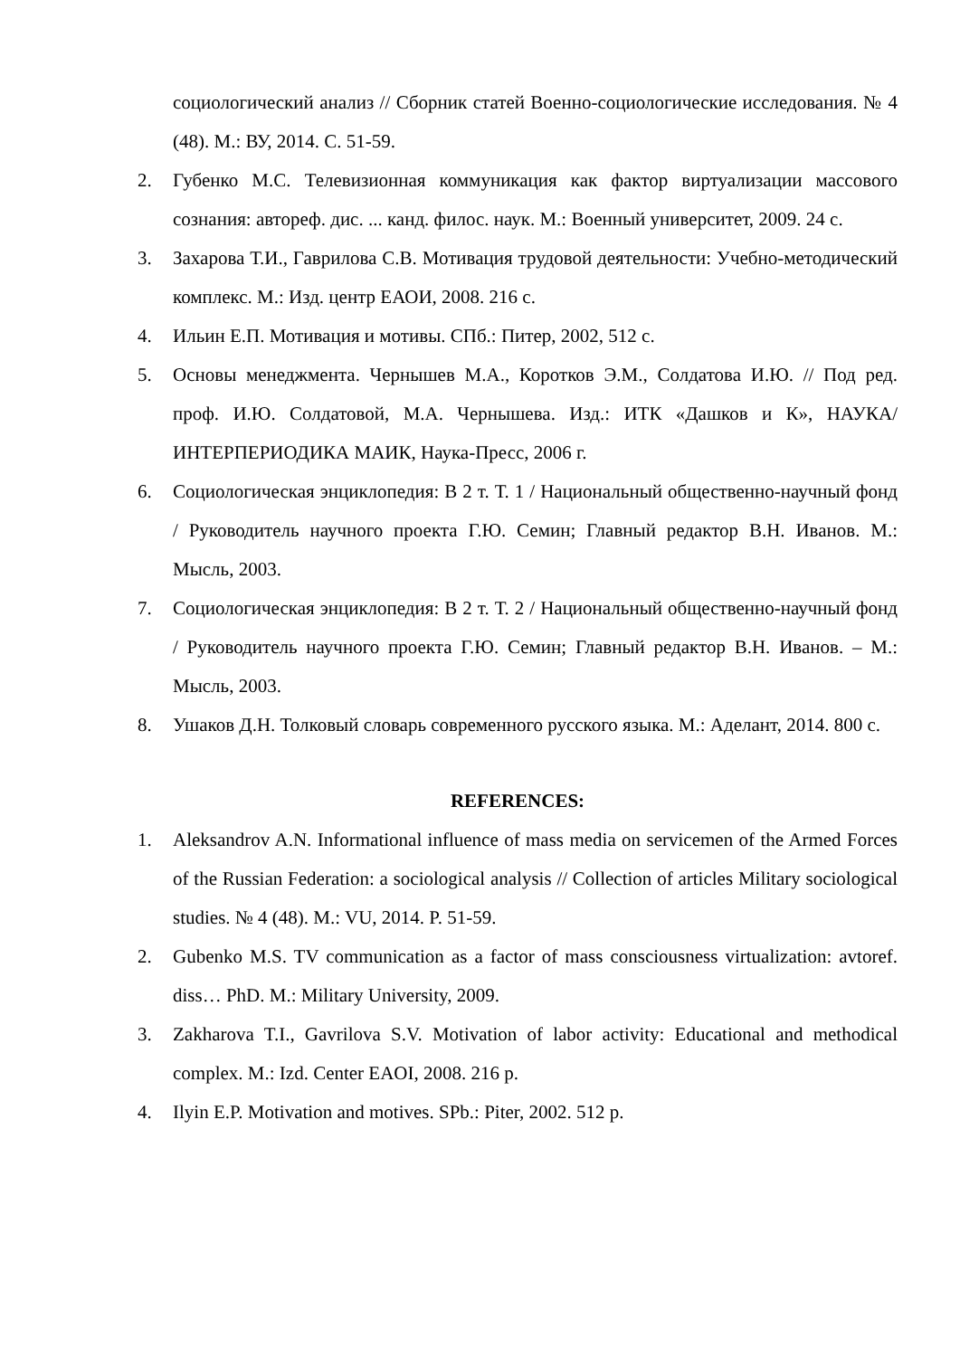социологический анализ // Сборник статей Военно-социологические исследования. № 4 (48). М.: ВУ, 2014. С. 51-59.
2. Губенко М.С. Телевизионная коммуникация как фактор виртуализации массового сознания: автореф. дис. ... канд. филос. наук. М.: Военный университет, 2009. 24 с.
3. Захарова Т.И., Гаврилова С.В. Мотивация трудовой деятельности: Учебно-методический комплекс. М.: Изд. центр ЕАОИ, 2008. 216 с.
4. Ильин Е.П. Мотивация и мотивы. СПб.: Питер, 2002, 512 с.
5. Основы менеджмента. Чернышев М.А., Коротков Э.М., Солдатова И.Ю. // Под ред. проф. И.Ю. Солдатовой, М.А. Чернышева. Изд.: ИТК «Дашков и К», НАУКА/ИНТЕРПЕРИОДИКА МАИК, Наука-Пресс, 2006 г.
6. Социологическая энциклопедия: В 2 т. Т. 1 / Национальный общественно-научный фонд / Руководитель научного проекта Г.Ю. Семин; Главный редактор В.Н. Иванов. М.: Мысль, 2003.
7. Социологическая энциклопедия: В 2 т. Т. 2 / Национальный общественно-научный фонд / Руководитель научного проекта Г.Ю. Семин; Главный редактор В.Н. Иванов. – М.: Мысль, 2003.
8. Ушаков Д.Н. Толковый словарь современного русского языка. М.: Аделант, 2014. 800 с.
REFERENCES:
1. Aleksandrov A.N. Informational influence of mass media on servicemen of the Armed Forces of the Russian Federation: a sociological analysis // Collection of articles Military sociological studies. № 4 (48). M.: VU, 2014. P. 51-59.
2. Gubenko M.S. TV communication as a factor of mass consciousness virtualization: avtoref. diss… PhD. M.: Military University, 2009.
3. Zakharova T.I., Gavrilova S.V. Motivation of labor activity: Educational and methodical complex. M.: Izd. Center EAOI, 2008. 216 p.
4. Ilyin E.P. Motivation and motives. SPb.: Piter, 2002. 512 p.